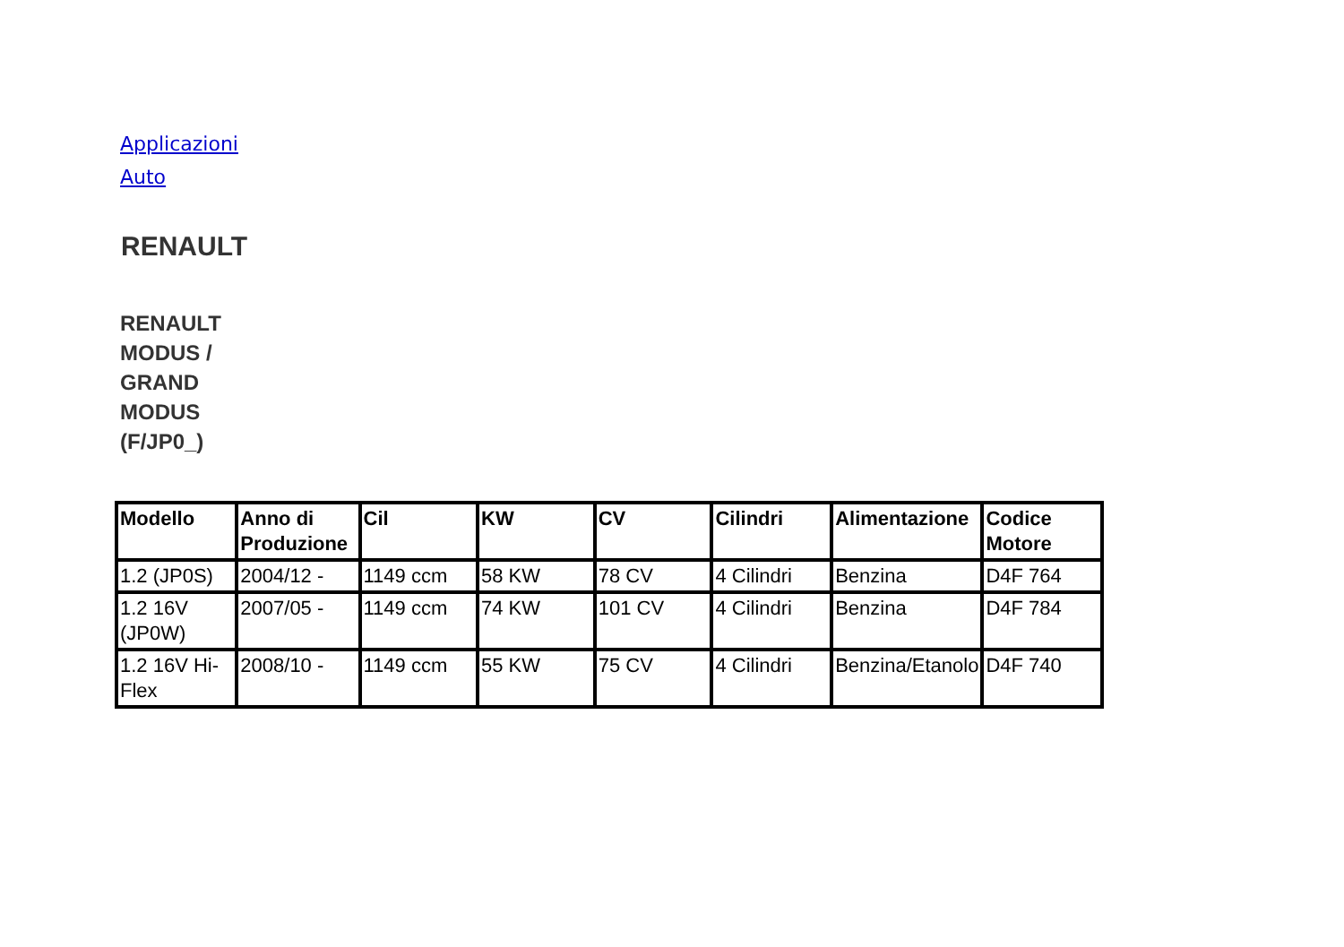Applicazioni Auto
RENAULT
RENAULT MODUS / GRAND MODUS (F/JP0_)
| Modello | Anno di Produzione | Cil | KW | CV | Cilindri | Alimentazione | Codice Motore |
| --- | --- | --- | --- | --- | --- | --- | --- |
| 1.2 (JP0S) | 2004/12 - | 1149 ccm | 58 KW | 78 CV | 4 Cilindri | Benzina | D4F 764 |
| 1.2 16V (JP0W) | 2007/05 - | 1149 ccm | 74 KW | 101 CV | 4 Cilindri | Benzina | D4F 784 |
| 1.2 16V Hi-Flex | 2008/10 - | 1149 ccm | 55 KW | 75 CV | 4 Cilindri | Benzina/Etanolo | D4F 740 |